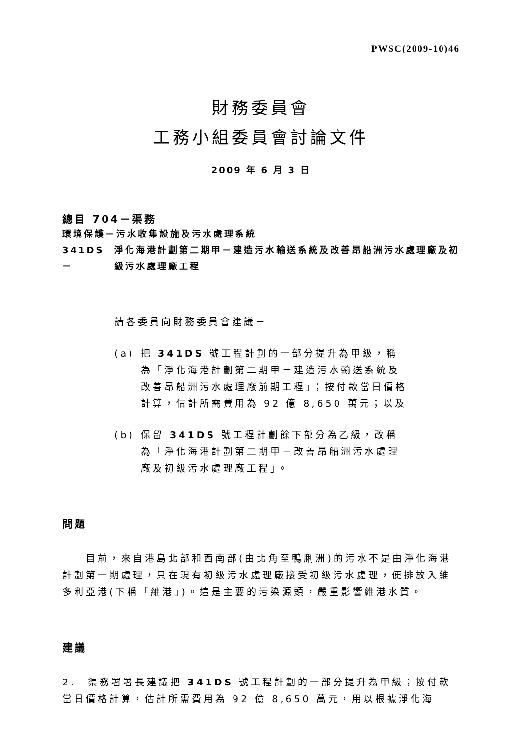PWSC(2009-10)46
財務委員會
工務小組委員會討論文件
2009 年 6 月 3 日
總目 704－渠務
環境保護－污水收集設施及污水處理系統
341DS－ 淨化海港計劃第二期甲－建造污水輸送系統及改善昂船洲污水處理廠及初級污水處理廠工程
請各委員向財務委員會建議－
(a) 把 341DS 號工程計劃的一部分提升為甲級，稱為「淨化海港計劃第二期甲－建造污水輸送系統及改善昂船洲污水處理廠前期工程」；按付款當日價格計算，估計所需費用為 92 億 8,650 萬元；以及
(b) 保留 341DS 號工程計劃餘下部分為乙級，改稱為「淨化海港計劃第二期甲－改善昂船洲污水處理廠及初級污水處理廠工程」。
問題
　　目前，來自港島北部和西南部(由北角至鴨脷洲)的污水不是由淨化海港計劃第一期處理，只在現有初級污水處理廠接受初級污水處理，便排放入維多利亞港(下稱「維港」)。這是主要的污染源頭，嚴重影響維港水質。
建議
2.　渠務署署長建議把 341DS 號工程計劃的一部分提升為甲級；按付款當日價格計算，估計所需費用為 92 億 8,650 萬元，用以根據淨化海